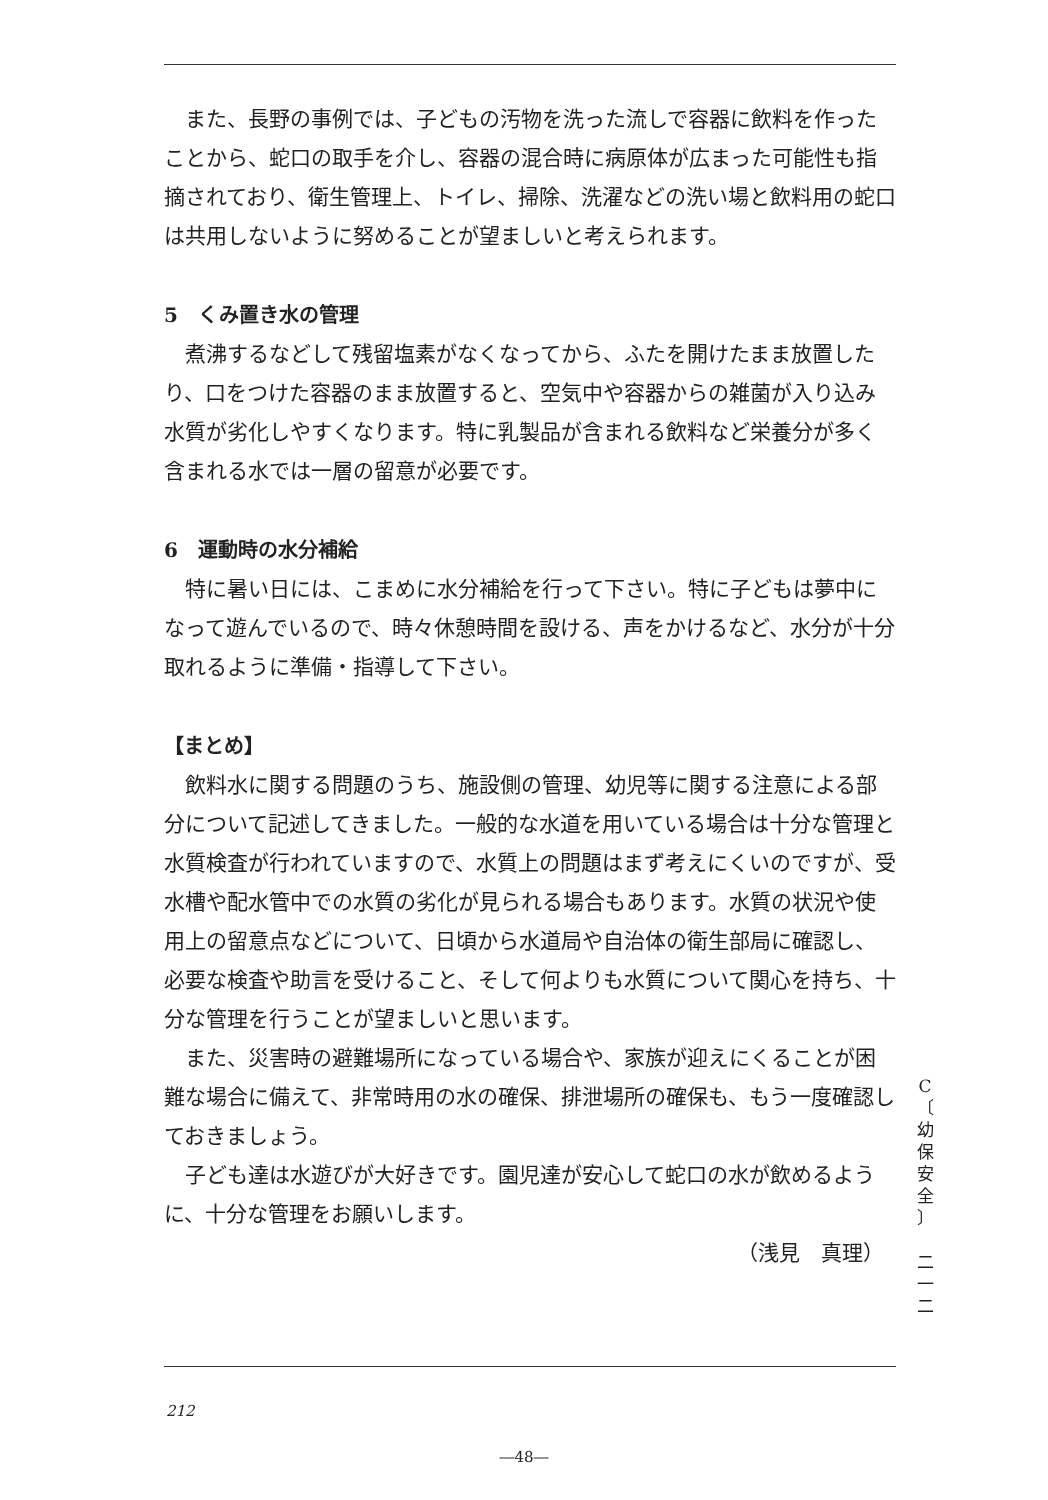また、長野の事例では、子どもの汚物を洗った流しで容器に飲料を作ったことから、蛇口の取手を介し、容器の混合時に病原体が広まった可能性も指摘されており、衛生管理上、トイレ、掃除、洗濯などの洗い場と飲料用の蛇口は共用しないように努めることが望ましいと考えられます。
5　くみ置き水の管理
煮沸するなどして残留塩素がなくなってから、ふたを開けたまま放置したり、口をつけた容器のまま放置すると、空気中や容器からの雑菌が入り込み水質が劣化しやすくなります。特に乳製品が含まれる飲料など栄養分が多く含まれる水では一層の留意が必要です。
6　運動時の水分補給
特に暑い日には、こまめに水分補給を行って下さい。特に子どもは夢中になって遊んでいるので、時々休憩時間を設ける、声をかけるなど、水分が十分取れるように準備・指導して下さい。
【まとめ】
飲料水に関する問題のうち、施設側の管理、幼児等に関する注意による部分について記述してきました。一般的な水道を用いている場合は十分な管理と水質検査が行われていますので、水質上の問題はまず考えにくいのですが、受水槽や配水管中での水質の劣化が見られる場合もあります。水質の状況や使用上の留意点などについて、日頃から水道局や自治体の衛生部局に確認し、必要な検査や助言を受けること、そして何よりも水質について関心を持ち、十分な管理を行うことが望ましいと思います。
また、災害時の避難場所になっている場合や、家族が迎えにくることが困難な場合に備えて、非常時用の水の確保、排泄場所の確保も、もう一度確認しておきましょう。
子ども達は水遊びが大好きです。園児達が安心して蛇口の水が飲めるように、十分な管理をお願いします。
（浅見　真理）
C
〔
幼
保
安
全
〕
二
一
二
212
―48―